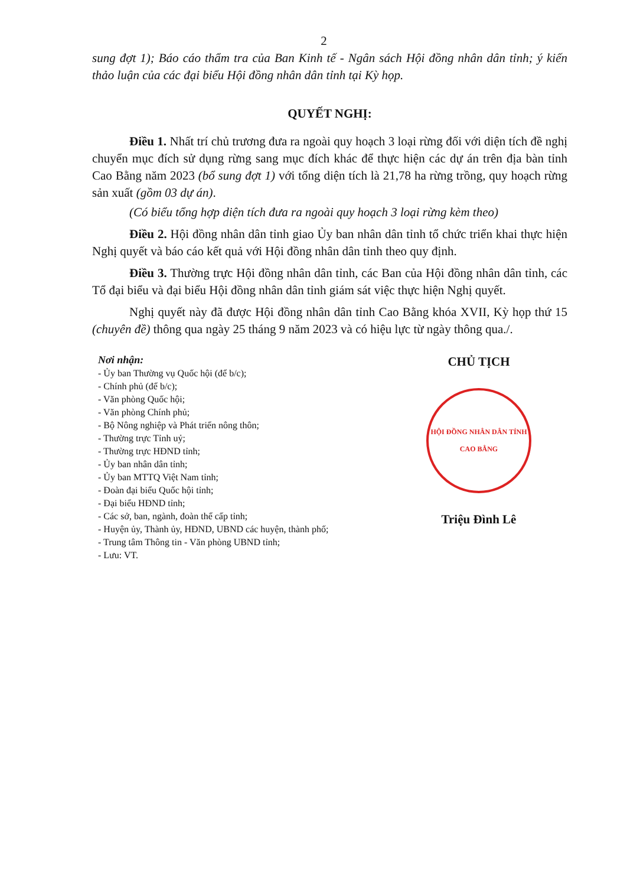2
sung đợt 1); Báo cáo thẩm tra của Ban Kinh tế - Ngân sách Hội đồng nhân dân tỉnh; ý kiến thảo luận của các đại biểu Hội đồng nhân dân tỉnh tại Kỳ họp.
QUYẾT NGHỊ:
Điều 1. Nhất trí chủ trương đưa ra ngoài quy hoạch 3 loại rừng đối với diện tích đề nghị chuyển mục đích sử dụng rừng sang mục đích khác để thực hiện các dự án trên địa bàn tỉnh Cao Bằng năm 2023 (bổ sung đợt 1) với tổng diện tích là 21,78 ha rừng trồng, quy hoạch rừng sản xuất (gồm 03 dự án).
(Có biểu tổng hợp diện tích đưa ra ngoài quy hoạch 3 loại rừng kèm theo)
Điều 2. Hội đồng nhân dân tỉnh giao Ủy ban nhân dân tỉnh tổ chức triển khai thực hiện Nghị quyết và báo cáo kết quả với Hội đồng nhân dân tỉnh theo quy định.
Điều 3. Thường trực Hội đồng nhân dân tỉnh, các Ban của Hội đồng nhân dân tỉnh, các Tổ đại biểu và đại biểu Hội đồng nhân dân tỉnh giám sát việc thực hiện Nghị quyết.
Nghị quyết này đã được Hội đồng nhân dân tỉnh Cao Bằng khóa XVII, Kỳ họp thứ 15 (chuyên đề) thông qua ngày 25 tháng 9 năm 2023 và có hiệu lực từ ngày thông qua./.
Nơi nhận:
- Ủy ban Thường vụ Quốc hội (để b/c);
- Chính phủ (để b/c);
- Văn phòng Quốc hội;
- Văn phòng Chính phủ;
- Bộ Nông nghiệp và Phát triển nông thôn;
- Thường trực Tỉnh uỷ;
- Thường trực HĐND tỉnh;
- Ủy ban nhân dân tỉnh;
- Ủy ban MTTQ Việt Nam tỉnh;
- Đoàn đại biểu Quốc hội tỉnh;
- Đại biểu HĐND tỉnh;
- Các sở, ban, ngành, đoàn thể cấp tỉnh;
- Huyện ủy, Thành ủy, HĐND, UBND các huyện, thành phố;
- Trung tâm Thông tin - Văn phòng UBND tỉnh;
- Lưu: VT.
CHỦ TỊCH
HỘI ĐỒNG NHÂN DÂN TỈNH CAO BẰNG
Triệu Đình Lê